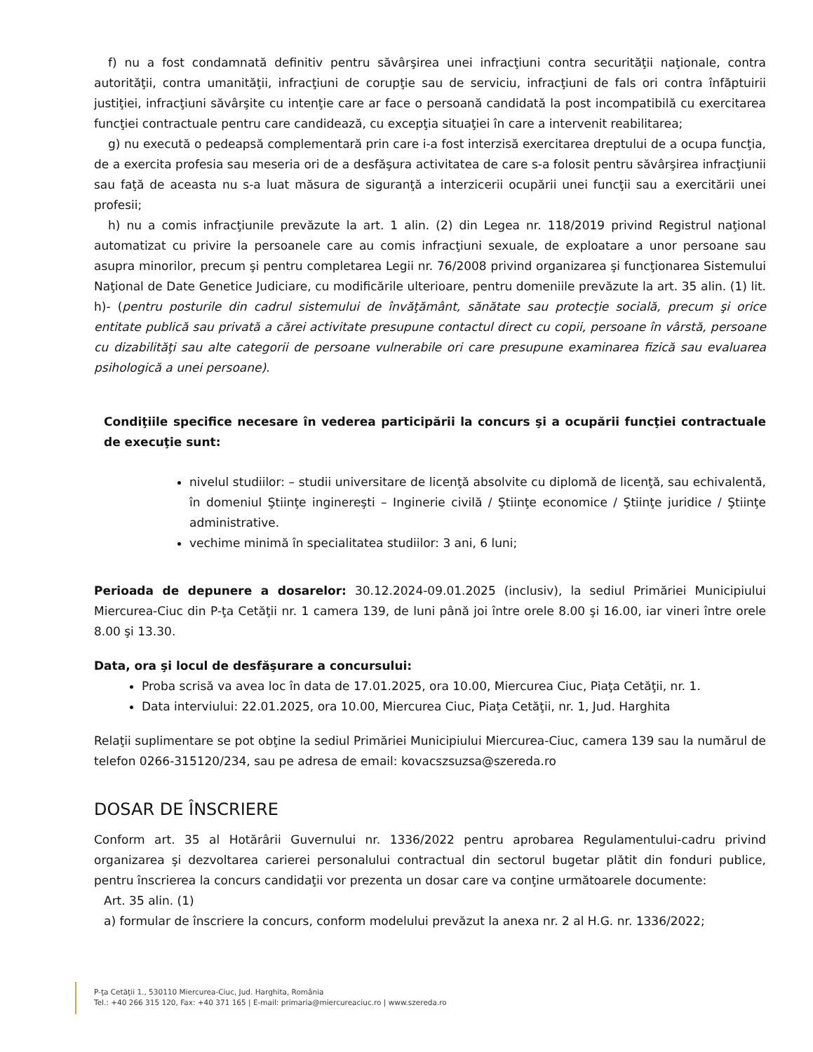f) nu a fost condamnată definitiv pentru săvârşirea unei infracţiuni contra securităţii naţionale, contra autorităţii, contra umanităţii, infracţiuni de corupţie sau de serviciu, infracţiuni de fals ori contra înfăptuirii justiţiei, infracţiuni săvârşite cu intenţie care ar face o persoană candidată la post incompatibilă cu exercitarea funcţiei contractuale pentru care candidează, cu excepţia situaţiei în care a intervenit reabilitarea;
g) nu execută o pedeapsă complementară prin care i-a fost interzisă exercitarea dreptului de a ocupa funcţia, de a exercita profesia sau meseria ori de a desfăşura activitatea de care s-a folosit pentru săvârşirea infracţiunii sau faţă de aceasta nu s-a luat măsura de siguranţă a interzicerii ocupării unei funcţii sau a exercitării unei profesii;
h) nu a comis infracţiunile prevăzute la art. 1 alin. (2) din Legea nr. 118/2019 privind Registrul naţional automatizat cu privire la persoanele care au comis infracţiuni sexuale, de exploatare a unor persoane sau asupra minorilor, precum şi pentru completarea Legii nr. 76/2008 privind organizarea şi funcţionarea Sistemului Naţional de Date Genetice Judiciare, cu modificările ulterioare, pentru domeniile prevăzute la art. 35 alin. (1) lit. h)- (pentru posturile din cadrul sistemului de învăţământ, sănătate sau protecţie socială, precum şi orice entitate publică sau privată a cărei activitate presupune contactul direct cu copii, persoane în vârstă, persoane cu dizabilităţi sau alte categorii de persoane vulnerabile ori care presupune examinarea fizică sau evaluarea psihologică a unei persoane).
Condiţiile specifice necesare în vederea participării la concurs şi a ocupării funcţiei contractuale de execuţie sunt:
nivelul studiilor: – studii universitare de licenţă absolvite cu diplomă de licenţă, sau echivalentă, în domeniul Ştiinţe inginereşti – Inginerie civilă / Ştiinţe economice / Ştiinţe juridice / Ştiinţe administrative.
vechime minimă în specialitatea studiilor: 3 ani, 6 luni;
Perioada de depunere a dosarelor: 30.12.2024-09.01.2025 (inclusiv), la sediul Primăriei Municipiului Miercurea-Ciuc din P-ţa Cetăţii nr. 1 camera 139, de luni până joi între orele 8.00 şi 16.00, iar vineri între orele 8.00 şi 13.30.
Data, ora şi locul de desfăşurare a concursului:
Proba scrisă va avea loc în data de 17.01.2025, ora 10.00, Miercurea Ciuc, Piaţa Cetăţii, nr. 1.
Data interviului: 22.01.2025, ora 10.00, Miercurea Ciuc, Piaţa Cetăţii, nr. 1, Jud. Harghita
Relaţii suplimentare se pot obţine la sediul Primăriei Municipiului Miercurea-Ciuc, camera 139 sau la numărul de telefon 0266-315120/234, sau pe adresa de email: kovacszsuzsa@szereda.ro
DOSAR DE ÎNSCRIERE
Conform art. 35 al Hotărârii Guvernului nr. 1336/2022 pentru aprobarea Regulamentului-cadru privind organizarea şi dezvoltarea carierei personalului contractual din sectorul bugetar plătit din fonduri publice, pentru înscrierea la concurs candidaţii vor prezenta un dosar care va conţine următoarele documente:
Art. 35 alin. (1)
a) formular de înscriere la concurs, conform modelului prevăzut la anexa nr. 2 al H.G. nr. 1336/2022;
P-ţa Cetăţii 1., 530110 Miercurea-Ciuc, Jud. Harghita, România
Tel.: +40 266 315 120, Fax: +40 371 165 | E-mail: primaria@miercureaciuc.ro | www.szereda.ro